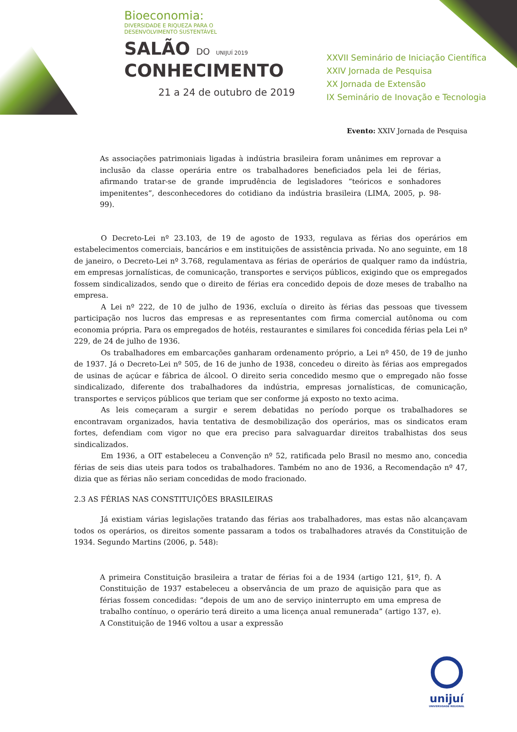Bioeconomia:
DIVERSIDADE E RIQUEZA PARA O
DESENVOLVIMENTO SUSTENTÁVEL
SALÃO DO UNIJUÍ 2019
CONHECIMENTO
21 a 24 de outubro de 2019
XXVII Seminário de Iniciação Científica
XXIV Jornada de Pesquisa
XX Jornada de Extensão
IX Seminário de Inovação e Tecnologia
Evento: XXIV Jornada de Pesquisa
As associações patrimoniais ligadas à indústria brasileira foram unânimes em reprovar a inclusão da classe operária entre os trabalhadores beneficiados pela lei de férias, afirmando tratar-se de grande imprudência de legisladores “teóricos e sonhadores impenitentes”, desconhecedores do cotidiano da indústria brasileira (LIMA, 2005, p. 98-99).
O Decreto-Lei nº 23.103, de 19 de agosto de 1933, regulava as férias dos operários em estabelecimentos comerciais, bancários e em instituições de assistência privada. No ano seguinte, em 18 de janeiro, o Decreto-Lei nº 3.768, regulamentava as férias de operários de qualquer ramo da indústria, em empresas jornalísticas, de comunicação, transportes e serviços públicos, exigindo que os empregados fossem sindicalizados, sendo que o direito de férias era concedido depois de doze meses de trabalho na empresa.
A Lei nº 222, de 10 de julho de 1936, excluía o direito às férias das pessoas que tivessem participação nos lucros das empresas e as representantes com firma comercial autônoma ou com economia própria. Para os empregados de hotéis, restaurantes e similares foi concedida férias pela Lei nº 229, de 24 de julho de 1936.
Os trabalhadores em embarcações ganharam ordenamento próprio, a Lei nº 450, de 19 de junho de 1937. Já o Decreto-Lei nº 505, de 16 de junho de 1938, concedeu o direito às férias aos empregados de usinas de açúcar e fábrica de álcool. O direito seria concedido mesmo que o empregado não fosse sindicalizado, diferente dos trabalhadores da indústria, empresas jornalísticas, de comunicação, transportes e serviços públicos que teriam que ser conforme já exposto no texto acima.
As leis começaram a surgir e serem debatidas no período porque os trabalhadores se encontravam organizados, havia tentativa de desmobilização dos operários, mas os sindicatos eram fortes, defendiam com vigor no que era preciso para salvaguardar direitos trabalhistas dos seus sindicalizados.
Em 1936, a OIT estabeleceu a Convenção nº 52, ratificada pelo Brasil no mesmo ano, concedia férias de seis dias uteis para todos os trabalhadores. Também no ano de 1936, a Recomendação nº 47, dizia que as férias não seriam concedidas de modo fracionado.
2.3 AS FÉRIAS NAS CONSTITUIÇÕES BRASILEIRAS
Já existiam várias legislações tratando das férias aos trabalhadores, mas estas não alcançavam todos os operários, os direitos somente passaram a todos os trabalhadores através da Constituição de 1934. Segundo Martins (2006, p. 548):
A primeira Constituição brasileira a tratar de férias foi a de 1934 (artigo 121, §1º, f). A Constituição de 1937 estabeleceu a observância de um prazo de aquisição para que as férias fossem concedidas: “depois de um ano de serviço ininterrupto em uma empresa de trabalho contínuo, o operário terá direito a uma licença anual remunerada” (artigo 137, e). A Constituição de 1946 voltou a usar a expressão
unijuí
UNIVERSIDADE REGIONAL